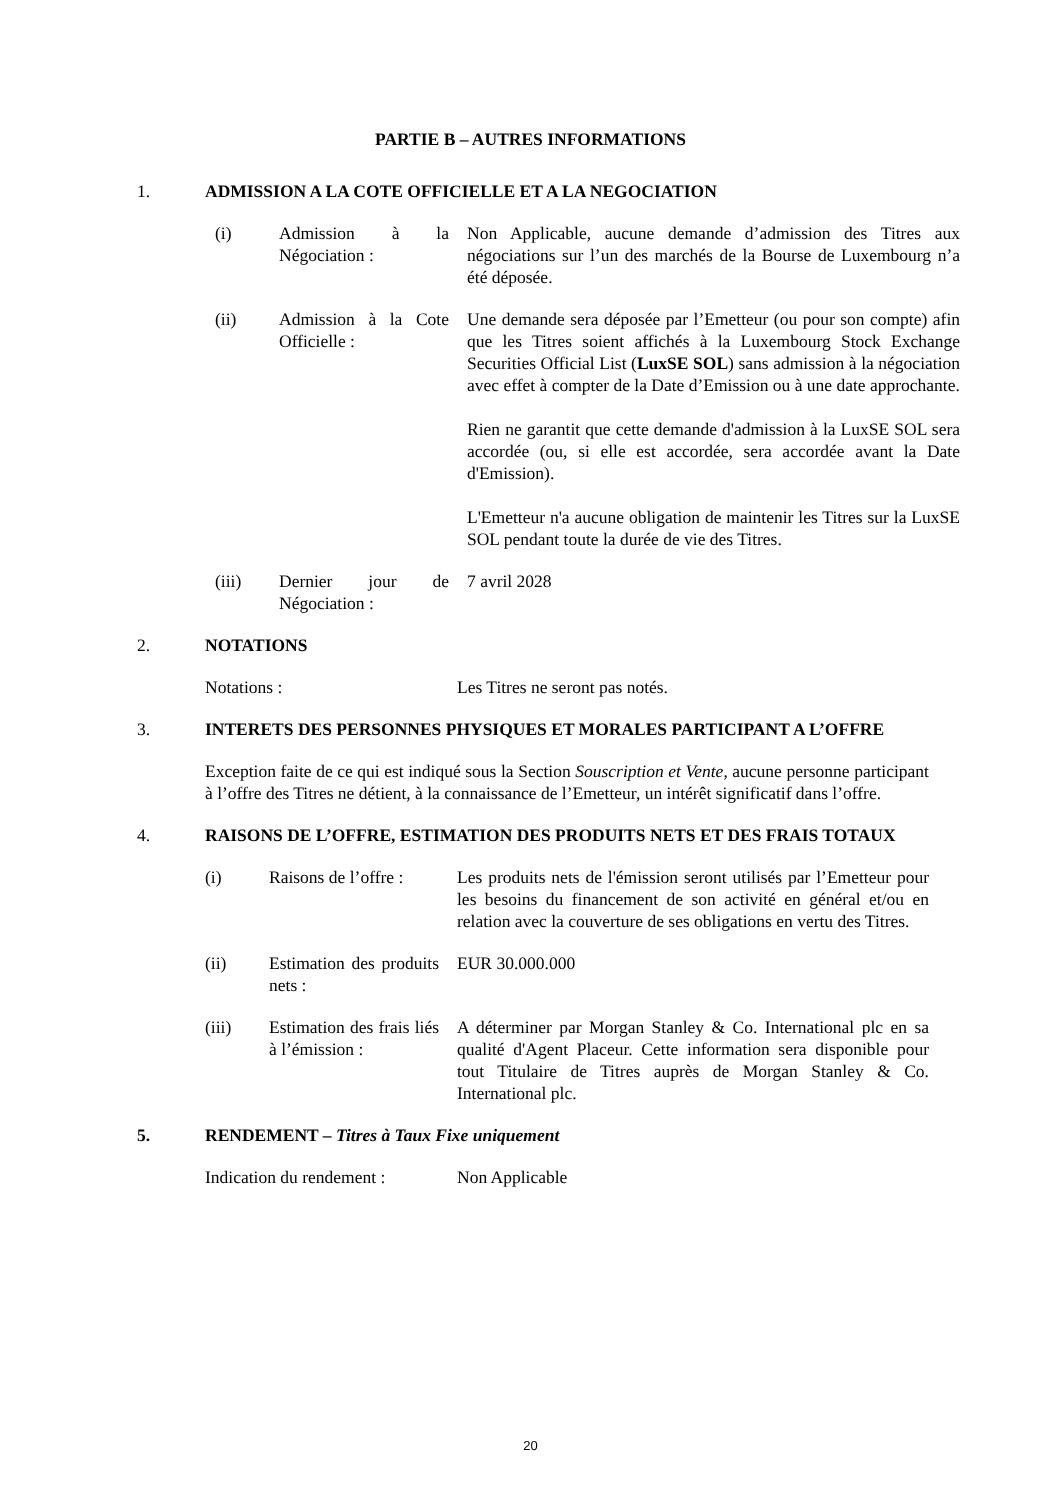PARTIE B – AUTRES INFORMATIONS
1. ADMISSION A LA COTE OFFICIELLE ET A LA NEGOCIATION
| (i) | Admission à la Négociation : | Non Applicable, aucune demande d’admission des Titres aux négociations sur l’un des marchés de la Bourse de Luxembourg n’a été déposée. |
| (ii) | Admission à la Cote Officielle : | Une demande sera déposée par l’Emetteur (ou pour son compte) afin que les Titres soient affichés à la Luxembourg Stock Exchange Securities Official List ( LuxSE SOL ) sans admission à la négociation avec effet à compter de la Date d’Emission ou à une date approchante. Rien ne garantit que cette demande d'admission à la LuxSE SOL sera accordée (ou, si elle est accordée, sera accordée avant la Date d'Emission). L'Emetteur n'a aucune obligation de maintenir les Titres sur la LuxSE SOL pendant toute la durée de vie des Titres. |
| (iii) | Dernier jour de Négociation : | 7 avril 2028 |
2. NOTATIONS
| Notations : | Les Titres ne seront pas notés. |
3. INTERETS DES PERSONNES PHYSIQUES ET MORALES PARTICIPANT A L’OFFRE
Exception faite de ce qui est indiqué sous la Section Souscription et Vente, aucune personne participant à l’offre des Titres ne détient, à la connaissance de l’Emetteur, un intérêt significatif dans l’offre.
4. RAISONS DE L’OFFRE, ESTIMATION DES PRODUITS NETS ET DES FRAIS TOTAUX
| (i) | Raisons de l’offre : | Les produits nets de l'émission seront utilisés par l’Emetteur pour les besoins du financement de son activité en général et/ou en relation avec la couverture de ses obligations en vertu des Titres. |
| (ii) | Estimation des produits nets : | EUR 30.000.000 |
| (iii) | Estimation des frais liés à l’émission : | A déterminer par Morgan Stanley & Co. International plc en sa qualité d'Agent Placeur. Cette information sera disponible pour tout Titulaire de Titres auprès de Morgan Stanley & Co. International plc. |
5. RENDEMENT – Titres à Taux Fixe uniquement
| Indication du rendement : | Non Applicable |
20